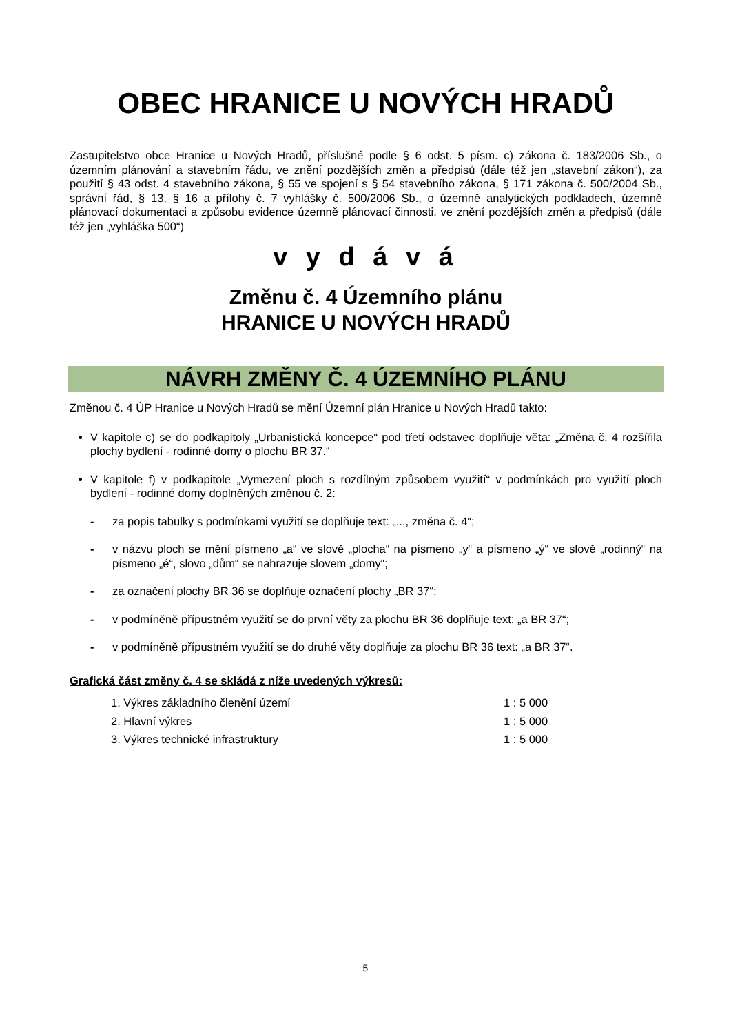OBEC HRANICE U NOVÝCH HRADŮ
Zastupitelstvo obce Hranice u Nových Hradů, příslušné podle § 6 odst. 5 písm. c) zákona č. 183/2006 Sb., o územním plánování a stavebním řádu, ve znění pozdějších změn a předpisů (dále též jen „stavební zákon“), za použití § 43 odst. 4 stavebního zákona, § 55 ve spojení s § 54 stavebního zákona, § 171 zákona č. 500/2004 Sb., správní řád, § 13, § 16 a přílohy č. 7 vyhlášky č. 500/2006 Sb., o územně analytických podkladech, územně plánovací dokumentaci a způsobu evidence územně plánovací činnosti, ve znění pozdějších změn a předpisů (dále též jen „vyhláška 500“)
v y d á v á
Změnu č. 4 Územního plánu
HRANICE U NOVÝCH HRADŮ
NÁVRH ZMĚNY Č. 4 ÚZEMNÍHO PLÁNU
Změnou č. 4 ÚP Hranice u Nových Hradů se mění Územní plán Hranice u Nových Hradů takto:
V kapitole c) se do podkapitoly „Urbanistická koncepce“ pod třetí odstavec doplňuje věta: „Změna č. 4 rozšířila plochy bydlení - rodinné domy o plochu BR 37.“
V kapitole f) v podkapitole „Vymezení ploch s rozdílným způsobem využití“ v podmínkách pro využití ploch bydlení - rodinné domy doplněných změnou č. 2:
- za popis tabulky s podmínkami využití se doplňuje text: „..., změna č. 4“;
- v názvu ploch se mění písmeno „a“ ve slově „plocha“ na písmeno „y“ a písmeno „ý“ ve slově „rodinný“ na písmeno „é“, slovo „dům“ se nahrazuje slovem „domy“;
- za označení plochy BR 36 se doplňuje označení plochy „BR 37“;
- v podmíněně přípustném využití se do první věty za plochu BR 36 doplňuje text: „a BR 37“;
- v podmíněně přípustném využití se do druhé věty doplňuje za plochu BR 36 text: „a BR 37“.
Grafická část změny č. 4 se skládá z níže uvedených výkresů:
| 1. Výkres základního členění území | 1 : 5 000 |
| 2. Hlavní výkres | 1 : 5 000 |
| 3. Výkres technické infrastruktury | 1 : 5 000 |
5